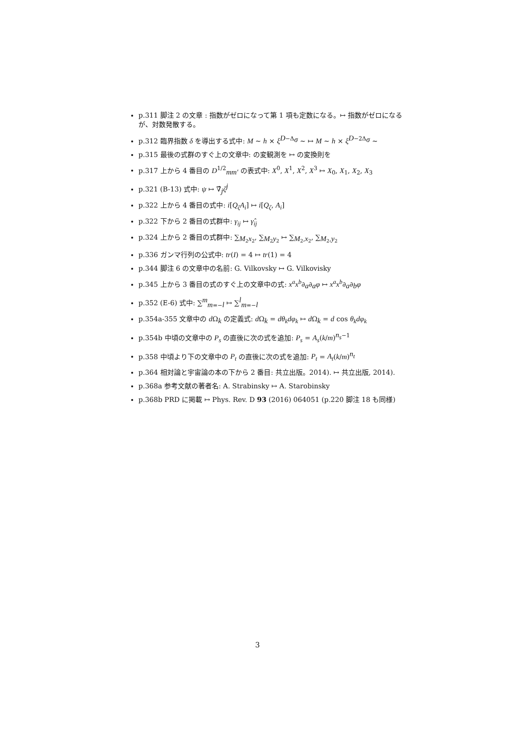p.311 脚注 2 の文章 : 指数がゼロになって第 1 項も定数になる。↦ 指数がゼロになるが、対数発散する。
p.312 臨界指数 δ を導出する式中: M ∼ h × ξ<sup>D−Δ<sub>σ</sub></sup> ∼ ↦ M ∼ h × ξ<sup>D−2Δ<sub>σ</sub></sup> ∼
p.315 最後の式群のすぐ上の文章中: の変観測を ↦ の変換則を
p.317 上から 4 番目の D<sup>1/2</sup><sub>mm′</sub> の表式中: X<sup>0</sup>, X<sup>1</sup>, X<sup>2</sup>, X<sup>3</sup> ↦ X<sub>0</sub>, X<sub>1</sub>, X<sub>2</sub>, X<sub>3</sub>
p.321 (B-13) 式中: ψ ↦ ∇̂<sub>j</sub>ζ<sup>j</sup>
p.322 上から 4 番目の式中: i[Q<sub>ζ</sub>A<sub>i</sub>] ↦ i[Q<sub>ζ</sub>, A<sub>i</sub>]
p.322 下から 2 番目の式群中: γ<sub>ij</sub> ↦ γ̂<sub>ij</sub>
p.324 上から 2 番目の式群中: ∑<sub>M<sub>2</sub>x<sub>2</sub></sub>, ∑<sub>M<sub>2</sub>y<sub>2</sub></sub> ↦ ∑<sub>M<sub>2</sub>,x<sub>2</sub></sub>, ∑<sub>M<sub>2</sub>,y<sub>2</sub></sub>
p.336 ガンマ行列の公式中: tr(I) = 4 ↦ tr(1) = 4
p.344 脚注 6 の文章中の名前: G. Vilkovsky ↦ G. Vilkovisky
p.345 上から 3 番目の式のすぐ上の文章中の式: x<sup>a</sup>x<sup>b</sup>∂<sub>a</sub>∂<sub>a</sub>φ ↦ x<sup>a</sup>x<sup>b</sup>∂<sub>a</sub>∂<sub>b</sub>φ
p.352 (E-6) 式中: ∑<sup>m</sup><sub>m=−l</sub> ↦ ∑<sup>l</sup><sub>m=−l</sub>
p.354a-355 文章中の d Ω<sub>k</sub> の定義式: d Ω<sub>k</sub> = dθ<sub>k</sub>dφ<sub>k</sub> ↦ d Ω<sub>k</sub> = d cos θ<sub>k</sub>dφ<sub>k</sub>
p.354b 中頃の文章中の P<sub>s</sub> の直後に次の式を追加: P<sub>s</sub> = A<sub>s</sub>(k/m)<sup>n<sub>s</sub>−1</sup>
p.358 中頃より下の文章中の P<sub>t</sub> の直後に次の式を追加: P<sub>t</sub> = A<sub>t</sub>(k/m)<sup>n<sub>t</sub></sup>
p.364 相対論と宇宙論の本の下から 2 番目: 共立出版。2014). ↦ 共立出版, 2014).
p.368a 参考文献の著者名: A. Strabinsky ↦ A. Starobinsky
p.368b PRD に掲載 ↦ Phys. Rev. D 93 (2016) 064051 (p.220 脚注 18 も同様)
3